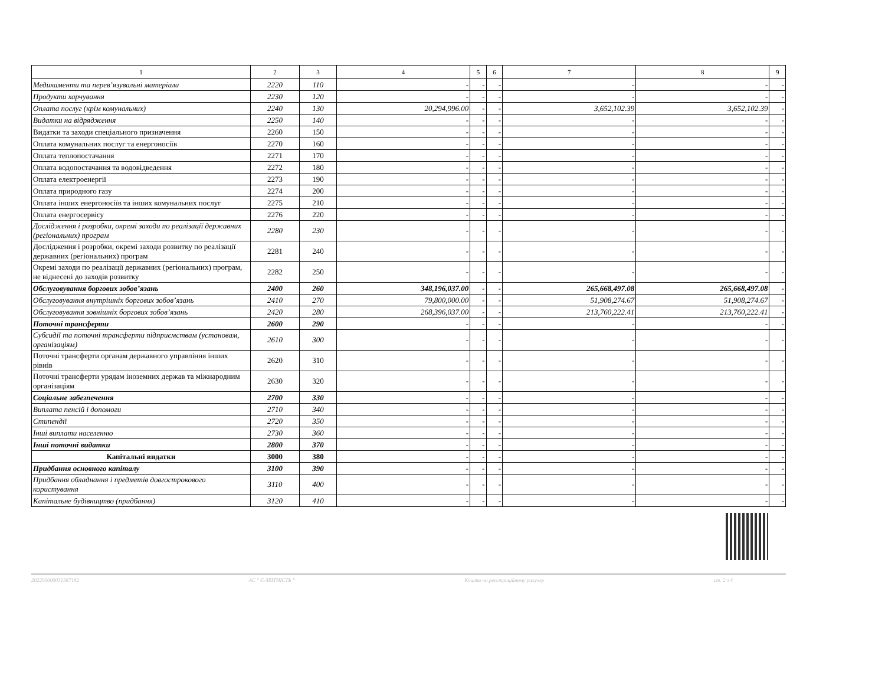| 1 | 2 | 3 | 4 | 5 | 6 | 7 | 8 | 9 |
| --- | --- | --- | --- | --- | --- | --- | --- | --- |
| Медикаменти та перев’язувальні матеріали | 2220 | 110 | - | - | - | - | - | - |
| Продукти харчування | 2230 | 120 | - | - | - | - | - | - |
| Оплата послуг (крім комунальних) | 2240 | 130 | 20,294,996.00 | - | - | 3,652,102.39 | 3,652,102.39 | - |
| Видатки на відрядження | 2250 | 140 | - | - | - | - | - | - |
| Видатки та заходи спеціального призначення | 2260 | 150 | - | - | - | - | - | - |
| Оплата комунальних послуг та енергоносіїв | 2270 | 160 | - | - | - | - | - | - |
| Оплата теплопостачання | 2271 | 170 | - | - | - | - | - | - |
| Оплата водопостачання та водовідведення | 2272 | 180 | - | - | - | - | - | - |
| Оплата електроенергії | 2273 | 190 | - | - | - | - | - | - |
| Оплата природного газу | 2274 | 200 | - | - | - | - | - | - |
| Оплата інших енергоносіїв та інших комунальних послуг | 2275 | 210 | - | - | - | - | - | - |
| Оплата енергосервісу | 2276 | 220 | - | - | - | - | - | - |
| Дослідження і розробки, окремі заходи по реалізації державних (регіональних) програм | 2280 | 230 | - | - | - | - | - | - |
| Дослідження і розробки, окремі заходи розвитку по реалізації державних (регіональних) програм | 2281 | 240 | - | - | - | - | - | - |
| Окремі заходи по реалізації державних (регіональних) програм, не віднесені до заходів розвитку | 2282 | 250 | - | - | - | - | - | - |
| Обслуговування боргових зобов’язань | 2400 | 260 | 348,196,037.00 | - | - | 265,668,497.08 | 265,668,497.08 | - |
| Обслуговування внутрішніх боргових зобов’язань | 2410 | 270 | 79,800,000.00 | - | - | 51,908,274.67 | 51,908,274.67 | - |
| Обслуговування зовнішніх боргових зобов’язань | 2420 | 280 | 268,396,037.00 | - | - | 213,760,222.41 | 213,760,222.41 | - |
| Поточні трансферти | 2600 | 290 | - | - | - | - | - | - |
| Субсидії та поточні трансферти підприємствам (установам, організаціям) | 2610 | 300 | - | - | - | - | - | - |
| Поточні трансферти органам державного управління інших рівнів | 2620 | 310 | - | - | - | - | - | - |
| Поточні трансферти урядам іноземних держав та міжнародним організаціям | 2630 | 320 | - | - | - | - | - | - |
| Соціальне забезпечення | 2700 | 330 | - | - | - | - | - | - |
| Виплата пенсій і допомоги | 2710 | 340 | - | - | - | - | - | - |
| Стипендії | 2720 | 350 | - | - | - | - | - | - |
| Інші виплати населенню | 2730 | 360 | - | - | - | - | - | - |
| Інші поточні видатки | 2800 | 370 | - | - | - | - | - | - |
| Капітальні видатки | 3000 | 380 | - | - | - | - | - | - |
| Придбання основного капіталу | 3100 | 390 | - | - | - | - | - | - |
| Придбання обладнання і предметів довгострокового користування | 3110 | 400 | - | - | - | - | - | - |
| Капітальне будівництво (придбання) | 3120 | 410 | - | - | - | - | - | - |
202200000031367182 АС " Є-ЗВІТНІСТЬ " Кошти на реєстраційному рахунку ст. 2 з 4